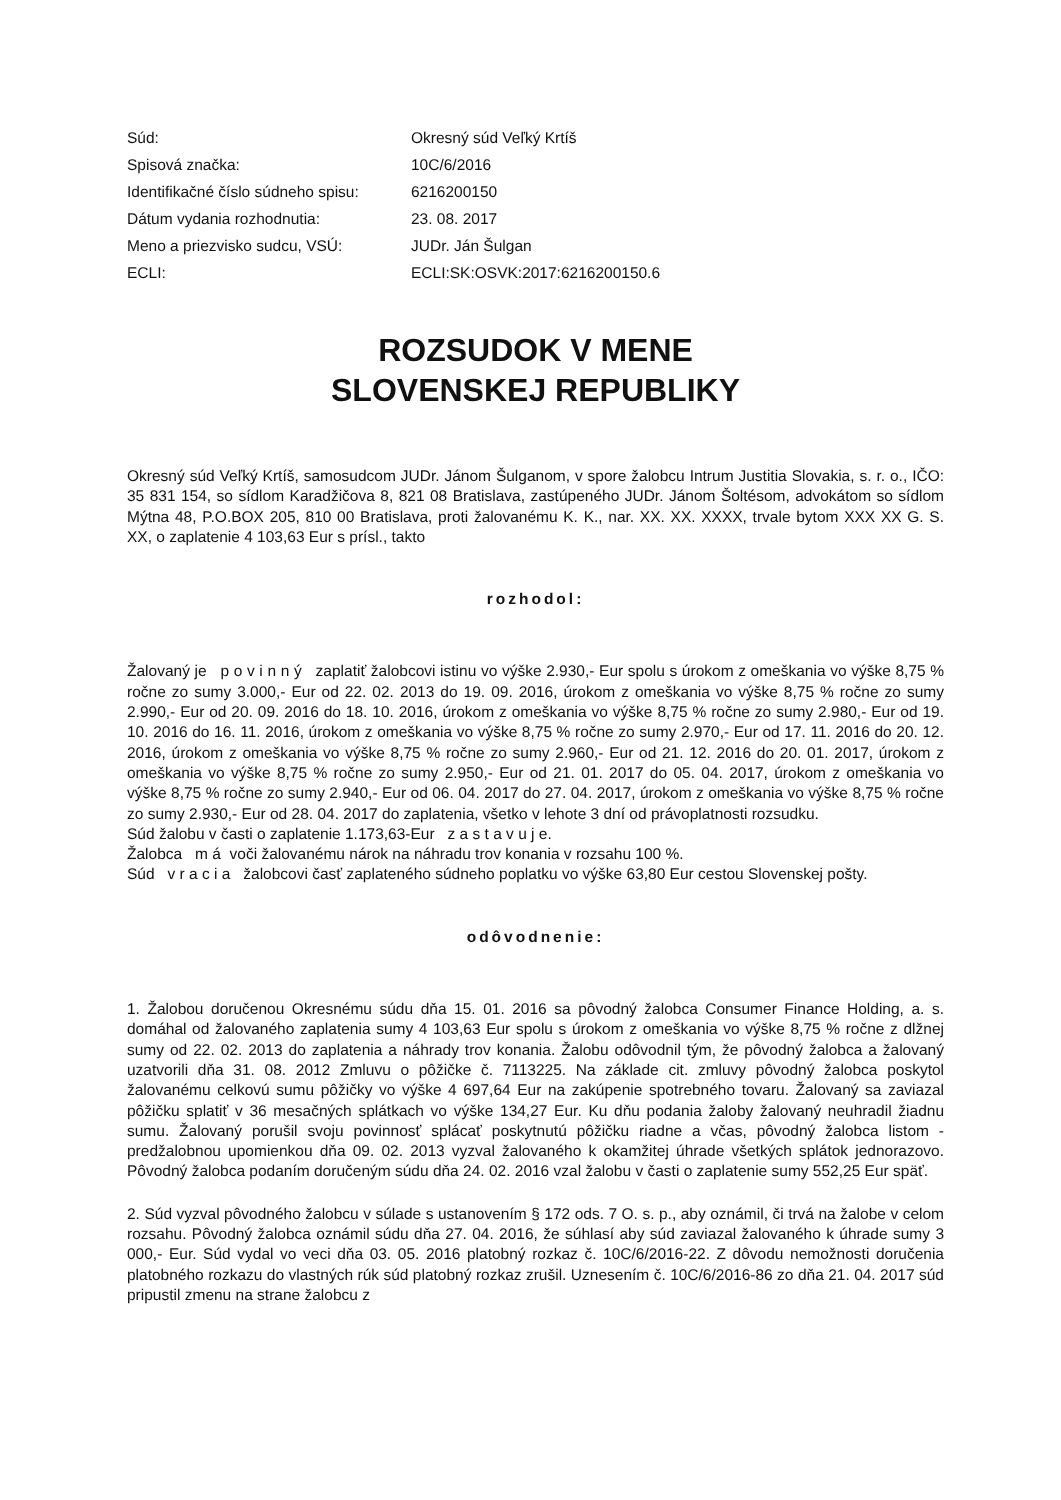| Súd: | Okresný súd Veľký Krtíš |
| Spisová značka: | 10C/6/2016 |
| Identifikačné číslo súdneho spisu: | 6216200150 |
| Dátum vydania rozhodnutia: | 23. 08. 2017 |
| Meno a priezvisko sudcu, VSÚ: | JUDr. Ján Šulgan |
| ECLI: | ECLI:SK:OSVK:2017:6216200150.6 |
ROZSUDOK V MENE
SLOVENSKEJ REPUBLIKY
Okresný súd Veľký Krtíš, samosudcom JUDr. Jánom Šulganom, v spore žalobcu Intrum Justitia Slovakia, s. r. o., IČO: 35 831 154, so sídlom Karadžičova 8, 821 08 Bratislava, zastúpeného JUDr. Jánom Šoltésom, advokátom so sídlom Mýtna 48, P.O.BOX 205, 810 00 Bratislava, proti žalovanému K. K., nar. XX. XX. XXXX, trvale bytom XXX XX G. S. XX, o zaplatenie 4 103,63 Eur s prísl., takto
rozhodol:
Žalovaný je p o v i n n ý zaplatiť žalobcovi istinu vo výške 2.930,- Eur spolu s úrokom z omeškania vo výške 8,75 % ročne zo sumy 3.000,- Eur od 22. 02. 2013 do 19. 09. 2016, úrokom z omeškania vo výške 8,75 % ročne zo sumy 2.990,- Eur od 20. 09. 2016 do 18. 10. 2016, úrokom z omeškania vo výške 8,75 % ročne zo sumy 2.980,- Eur od 19. 10. 2016 do 16. 11. 2016, úrokom z omeškania vo výške 8,75 % ročne zo sumy 2.970,- Eur od 17. 11. 2016 do 20. 12. 2016, úrokom z omeškania vo výške 8,75 % ročne zo sumy 2.960,- Eur od 21. 12. 2016 do 20. 01. 2017, úrokom z omeškania vo výške 8,75 % ročne zo sumy 2.950,- Eur od 21. 01. 2017 do 05. 04. 2017, úrokom z omeškania vo výške 8,75 % ročne zo sumy 2.940,- Eur od 06. 04. 2017 do 27. 04. 2017, úrokom z omeškania vo výške 8,75 % ročne zo sumy 2.930,- Eur od 28. 04. 2017 do zaplatenia, všetko v lehote 3 dní od právoplatnosti rozsudku.
Súd žalobu v časti o zaplatenie 1.173,63-Eur z a s t a v u j e.
Žalobca m á voči žalovanému nárok na náhradu trov konania v rozsahu 100 %.
Súd v r a c i a žalobcovi časť zaplateného súdneho poplatku vo výške 63,80 Eur cestou Slovenskej pošty.
odôvodnenie:
1. Žalobou doručenou Okresnému súdu dňa 15. 01. 2016 sa pôvodný žalobca Consumer Finance Holding, a. s. domáhal od žalovaného zaplatenia sumy 4 103,63 Eur spolu s úrokom z omeškania vo výške 8,75 % ročne z dlžnej sumy od 22. 02. 2013 do zaplatenia a náhrady trov konania. Žalobu odôvodnil tým, že pôvodný žalobca a žalovaný uzatvorili dňa 31. 08. 2012 Zmluvu o pôžičke č. 7113225. Na základe cit. zmluvy pôvodný žalobca poskytol žalovanému celkovú sumu pôžičky vo výške 4 697,64 Eur na zakúpenie spotrebného tovaru. Žalovaný sa zaviazal pôžičku splatiť v 36 mesačných splátkach vo výške 134,27 Eur. Ku dňu podania žaloby žalovaný neuhradil žiadnu sumu. Žalovaný porušil svoju povinnosť splácať poskytnutú pôžičku riadne a včas, pôvodný žalobca listom - predžalobnou upomienkou dňa 09. 02. 2013 vyzval žalovaného k okamžitej úhrade všetkých splátok jednorazovo. Pôvodný žalobca podaním doručeným súdu dňa 24. 02. 2016 vzal žalobu v časti o zaplatenie sumy 552,25 Eur späť.
2. Súd vyzval pôvodného žalobcu v súlade s ustanovením § 172 ods. 7 O. s. p., aby oznámil, či trvá na žalobe v celom rozsahu. Pôvodný žalobca oznámil súdu dňa 27. 04. 2016, že súhlasí aby súd zaviazal žalovaného k úhrade sumy 3 000,- Eur. Súd vydal vo veci dňa 03. 05. 2016 platobný rozkaz č. 10C/6/2016-22. Z dôvodu nemožnosti doručenia platobného rozkazu do vlastných rúk súd platobný rozkaz zrušil. Uznesením č. 10C/6/2016-86 zo dňa 21. 04. 2017 súd pripustil zmenu na strane žalobcu z